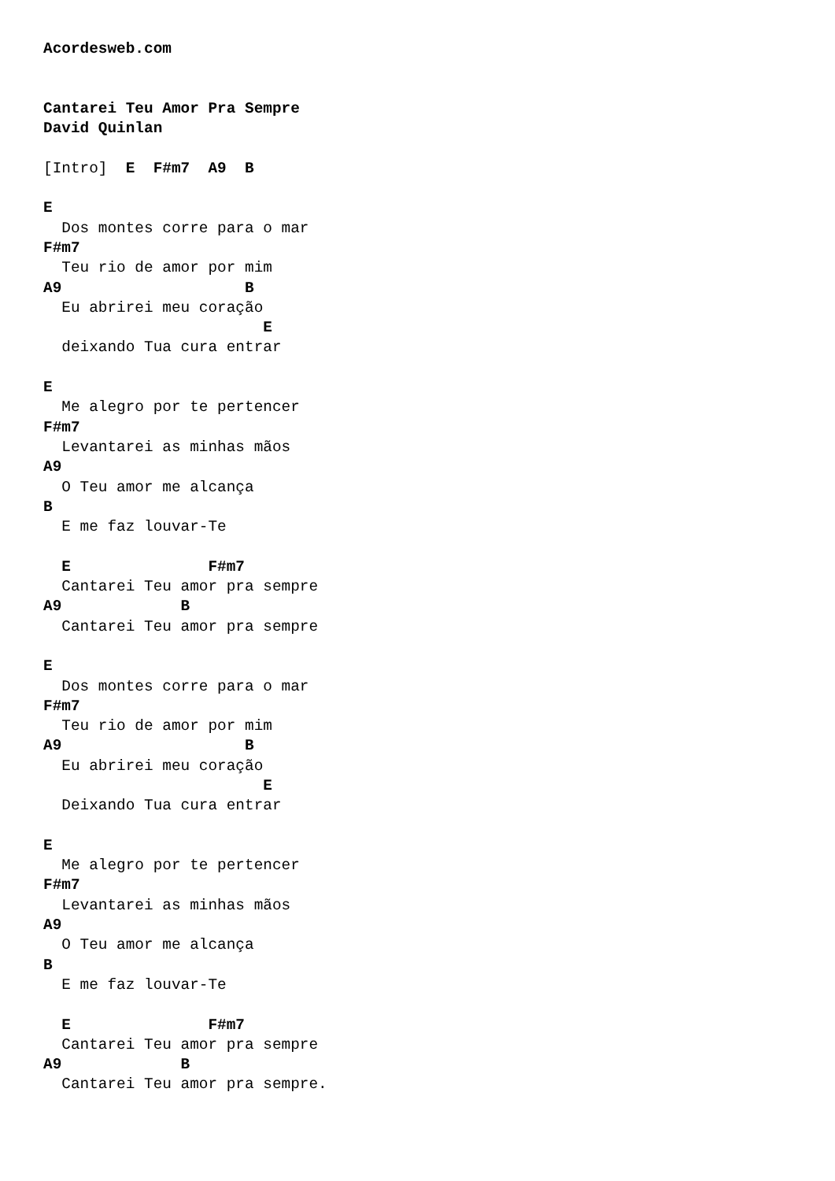Acordesweb.com


Cantarei Teu Amor Pra Sempre
David Quinlan

[Intro]  E  F#m7  A9  B

E
  Dos montes corre para o mar
F#m7
  Teu rio de amor por mim
A9                    B
  Eu abrirei meu coração
                        E
  deixando Tua cura entrar

E
  Me alegro por te pertencer
F#m7
  Levantarei as minhas mãos
A9
  O Teu amor me alcança
B
  E me faz louvar-Te

  E               F#m7
  Cantarei Teu amor pra sempre
A9             B
  Cantarei Teu amor pra sempre

E
  Dos montes corre para o mar
F#m7
  Teu rio de amor por mim
A9                    B
  Eu abrirei meu coração
                        E
  Deixando Tua cura entrar

E
  Me alegro por te pertencer
F#m7
  Levantarei as minhas mãos
A9
  O Teu amor me alcança
B
  E me faz louvar-Te

  E               F#m7
  Cantarei Teu amor pra sempre
A9             B
  Cantarei Teu amor pra sempre.